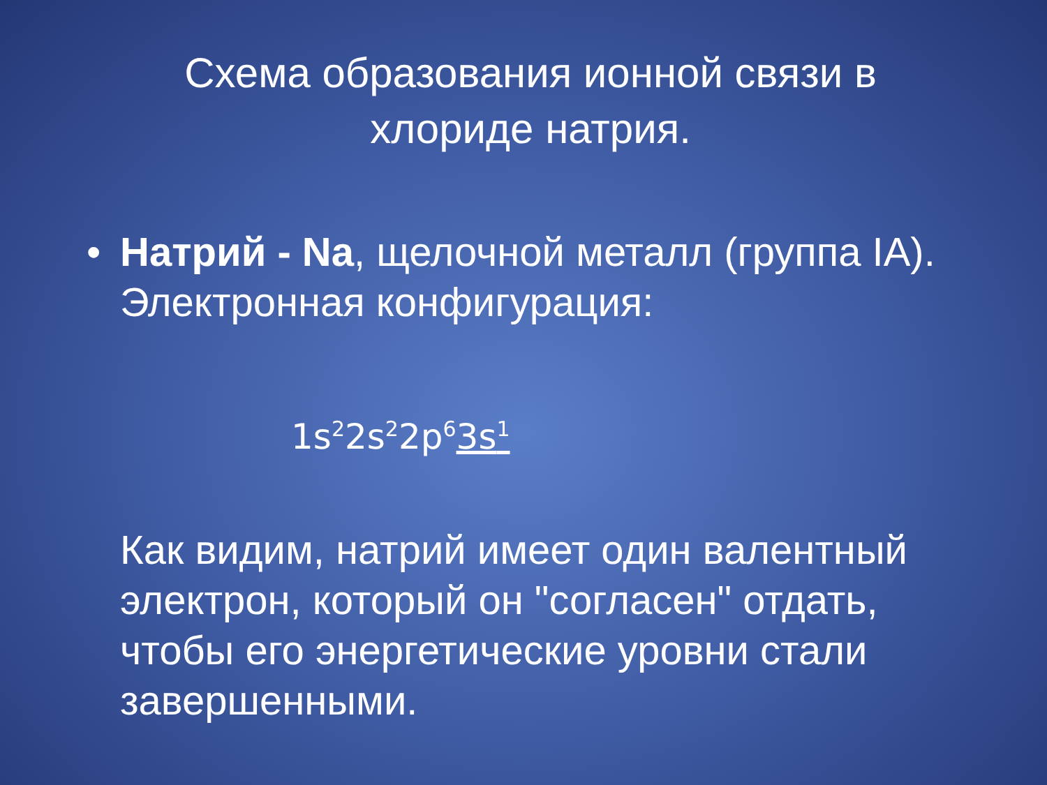Схема образования ионной связи в хлориде натрия.
• Натрий - Na, щелочной металл (группа IA).
Электронная конфигурация:
1s<sup>2</sup>2s<sup>2</sup>2p<sup>6</sup>3s<sup>1</sup>
Как видим, натрий имеет один валентный электрон, который он "согласен" отдать, чтобы его энергетические уровни стали завершенными.